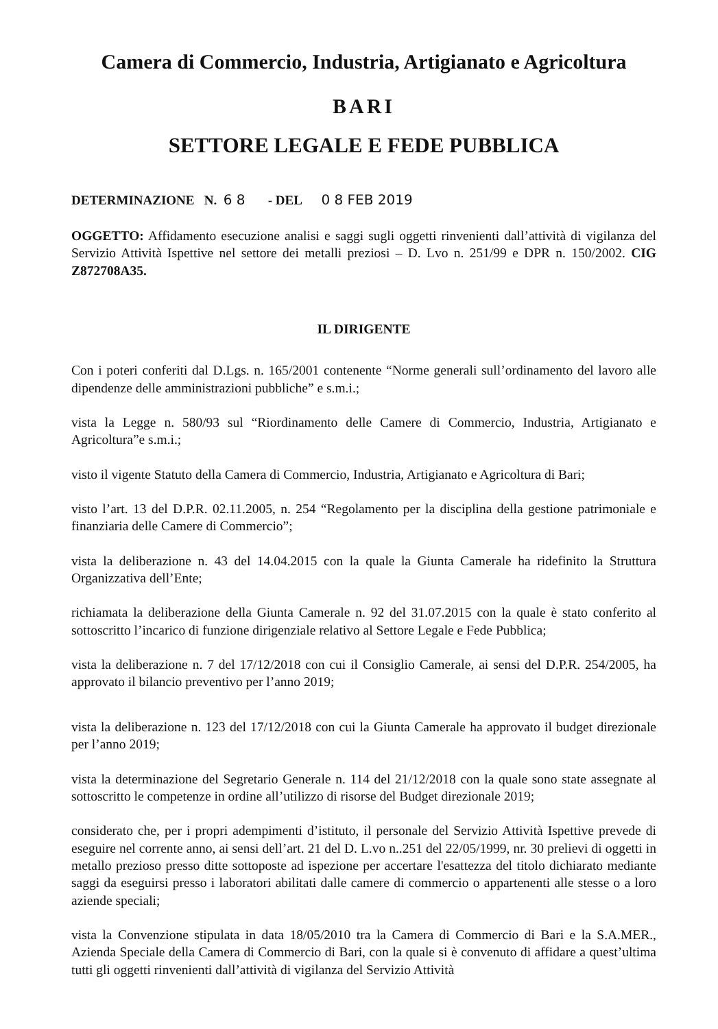Camera di Commercio, Industria, Artigianato e Agricoltura
BARI
SETTORE LEGALE E FEDE PUBBLICA
DETERMINAZIONE N. 6 8 - DEL 0 8 FEB 2019
OGGETTO: Affidamento esecuzione analisi e saggi sugli oggetti rinvenienti dall’attività di vigilanza del Servizio Attività Ispettive nel settore dei metalli preziosi – D. Lvo n. 251/99 e DPR n. 150/2002. CIG Z872708A35.
IL DIRIGENTE
Con i poteri conferiti dal D.Lgs. n. 165/2001 contenente “Norme generali sull’ordinamento del lavoro alle dipendenze delle amministrazioni pubbliche” e s.m.i.;
vista la Legge n. 580/93 sul “Riordinamento delle Camere di Commercio, Industria, Artigianato e Agricoltura”e s.m.i.;
visto il vigente Statuto della Camera di Commercio, Industria, Artigianato e Agricoltura di Bari;
visto l’art. 13 del D.P.R. 02.11.2005, n. 254 “Regolamento per la disciplina della gestione patrimoniale e finanziaria delle Camere di Commercio”;
vista la deliberazione n. 43 del 14.04.2015 con la quale la Giunta Camerale ha ridefinito la Struttura Organizzativa dell’Ente;
richiamata la deliberazione della Giunta Camerale n. 92 del 31.07.2015 con la quale è stato conferito al sottoscritto l’incarico di funzione dirigenziale relativo al Settore Legale e Fede Pubblica;
vista la deliberazione n. 7 del 17/12/2018 con cui il Consiglio Camerale, ai sensi del D.P.R. 254/2005, ha approvato il bilancio preventivo per l’anno 2019;
vista la deliberazione n. 123 del 17/12/2018 con cui la Giunta Camerale ha approvato il budget direzionale per l’anno 2019;
vista la determinazione del Segretario Generale n. 114 del 21/12/2018 con la quale sono state assegnate al sottoscritto le competenze in ordine all’utilizzo di risorse del Budget direzionale 2019;
considerato che, per i propri adempimenti d’istituto, il personale del Servizio Attività Ispettive prevede di eseguire nel corrente anno, ai sensi dell’art. 21 del D. L.vo n..251 del 22/05/1999, nr. 30 prelievi di oggetti in metallo prezioso presso ditte sottoposte ad ispezione per accertare l'esattezza del titolo dichiarato mediante saggi da eseguirsi presso i laboratori abilitati dalle camere di commercio o appartenenti alle stesse o a loro aziende speciali;
vista la Convenzione stipulata in data 18/05/2010 tra la Camera di Commercio di Bari e la S.A.MER., Azienda Speciale della Camera di Commercio di Bari, con la quale si è convenuto di affidare a quest’ultima tutti gli oggetti rinvenienti dall’attività di vigilanza del Servizio Attività